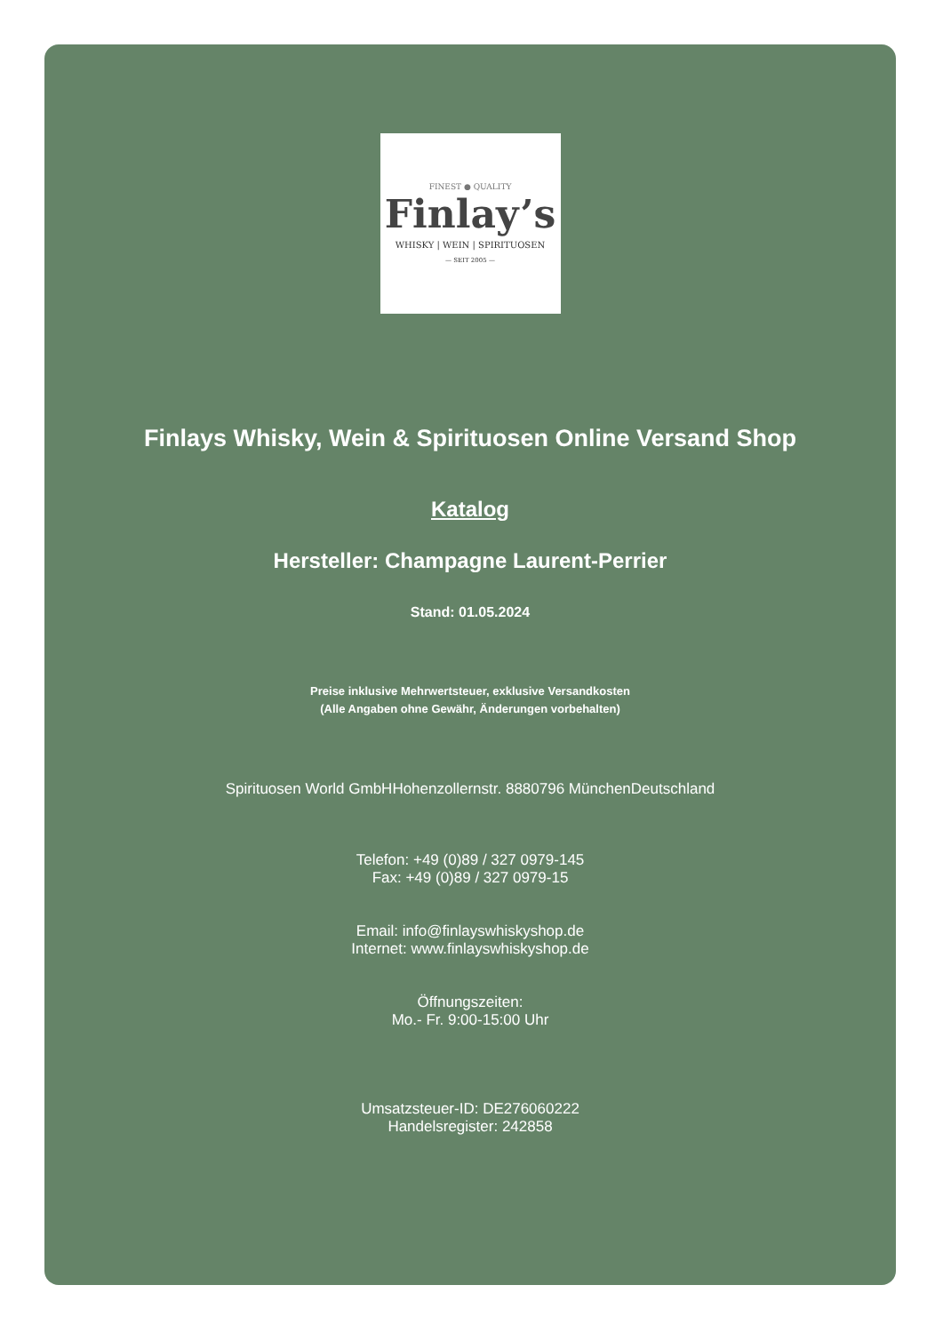FINEST ● QUALITY
Finlay’s
WHISKY | WEIN | SPIRITUOSEN
— SEIT 2005 —
Finlays Whisky, Wein & Spirituosen Online Versand Shop
Katalog
Hersteller: Champagne Laurent-Perrier
Stand: 01.05.2024
Preise inklusive Mehrwertsteuer, exklusive Versandkosten
(Alle Angaben ohne Gewähr, Änderungen vorbehalten)
Spirituosen World GmbHHohenzollernstr. 8880796 MünchenDeutschland
Telefon: +49 (0)89 / 327 0979-145
Fax: +49 (0)89 / 327 0979-15
Email: info@finlayswhiskyshop.de
Internet: www.finlayswhiskyshop.de
Öffnungszeiten:
Mo.- Fr. 9:00-15:00 Uhr
Umsatzsteuer-ID: DE276060222
Handelsregister: 242858